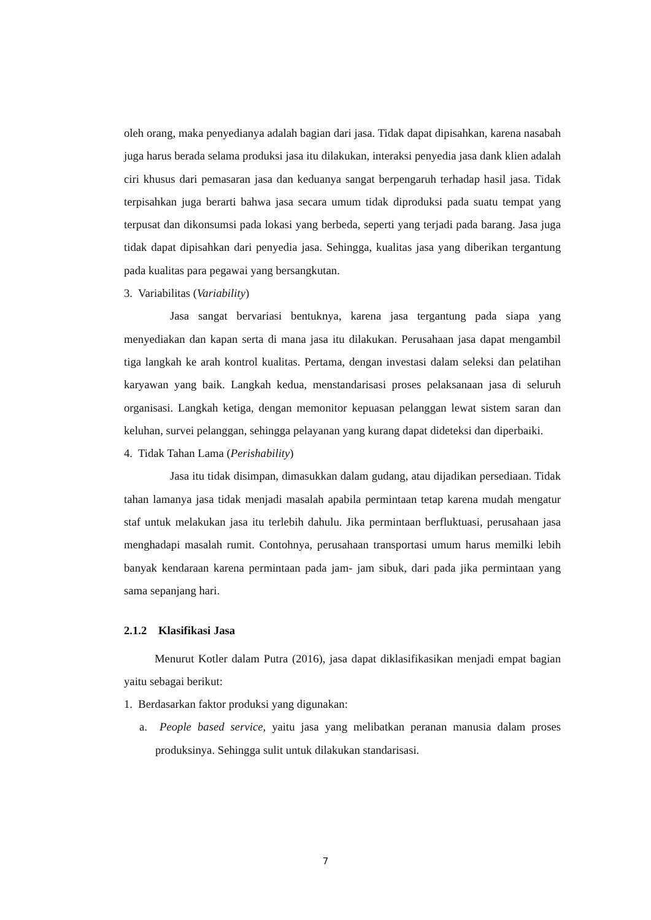oleh orang, maka penyedianya adalah bagian dari jasa. Tidak dapat dipisahkan, karena nasabah juga harus berada selama produksi jasa itu dilakukan, interaksi penyedia jasa dank klien adalah ciri khusus dari pemasaran jasa dan keduanya sangat berpengaruh terhadap hasil jasa. Tidak terpisahkan juga berarti bahwa jasa secara umum tidak diproduksi pada suatu tempat yang terpusat dan dikonsumsi pada lokasi yang berbeda, seperti yang terjadi pada barang. Jasa juga tidak dapat dipisahkan dari penyedia jasa. Sehingga, kualitas jasa yang diberikan tergantung pada kualitas para pegawai yang bersangkutan.
3. Variabilitas (Variability)
Jasa sangat bervariasi bentuknya, karena jasa tergantung pada siapa yang menyediakan dan kapan serta di mana jasa itu dilakukan. Perusahaan jasa dapat mengambil tiga langkah ke arah kontrol kualitas. Pertama, dengan investasi dalam seleksi dan pelatihan karyawan yang baik. Langkah kedua, menstandarisasi proses pelaksanaan jasa di seluruh organisasi. Langkah ketiga, dengan memonitor kepuasan pelanggan lewat sistem saran dan keluhan, survei pelanggan, sehingga pelayanan yang kurang dapat dideteksi dan diperbaiki.
4. Tidak Tahan Lama (Perishability)
Jasa itu tidak disimpan, dimasukkan dalam gudang, atau dijadikan persediaan. Tidak tahan lamanya jasa tidak menjadi masalah apabila permintaan tetap karena mudah mengatur staf untuk melakukan jasa itu terlebih dahulu. Jika permintaan berfluktuasi, perusahaan jasa menghadapi masalah rumit. Contohnya, perusahaan transportasi umum harus memilki lebih banyak kendaraan karena permintaan pada jam- jam sibuk, dari pada jika permintaan yang sama sepanjang hari.
2.1.2 Klasifikasi Jasa
Menurut Kotler dalam Putra (2016), jasa dapat diklasifikasikan menjadi empat bagian yaitu sebagai berikut:
1. Berdasarkan faktor produksi yang digunakan:
a. People based service, yaitu jasa yang melibatkan peranan manusia dalam proses produksinya. Sehingga sulit untuk dilakukan standarisasi.
7